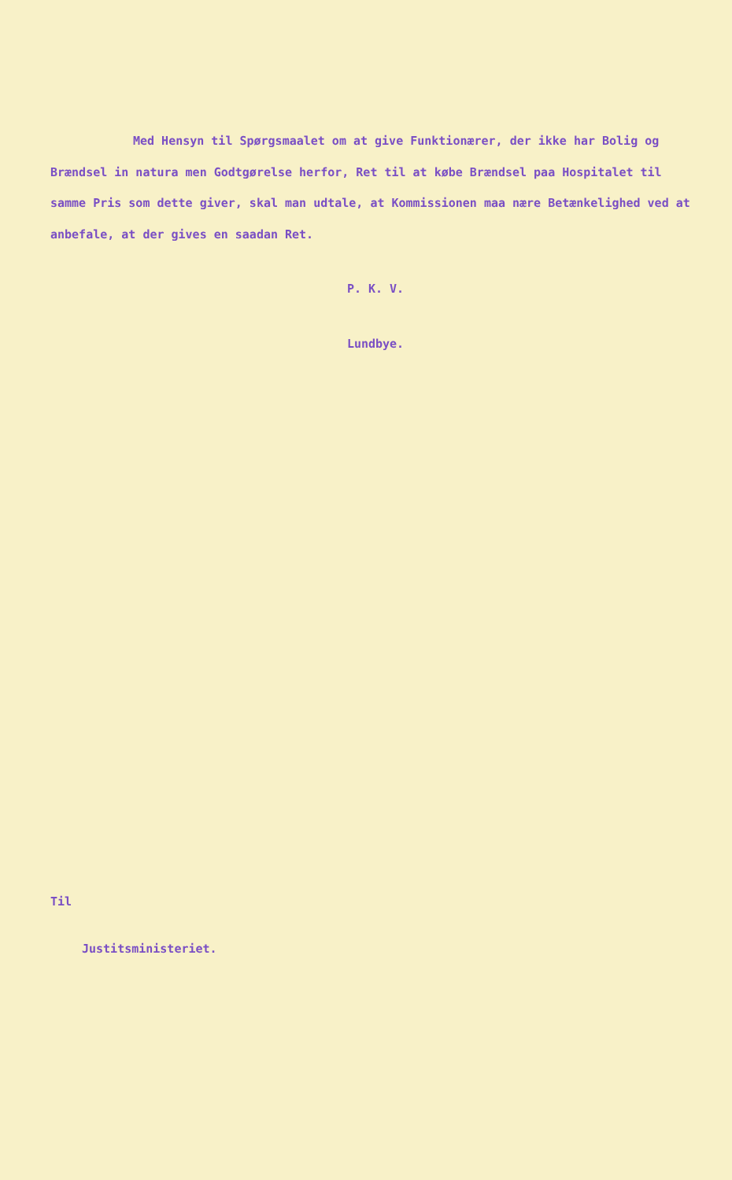Med Hensyn til Spørgsmaalet om at give Funktionærer, der ikke har Bolig og Brændsel in natura men Godtgørelse herfor, Ret til at købe Brændsel paa Hospitalet til samme Pris som dette giver, skal man udtale, at Kommissionen maa nære Betænkelighed ved at anbefale, at der gives en saadan Ret.
P. K. V.
Lundbye.
Til
Justitsministeriet.